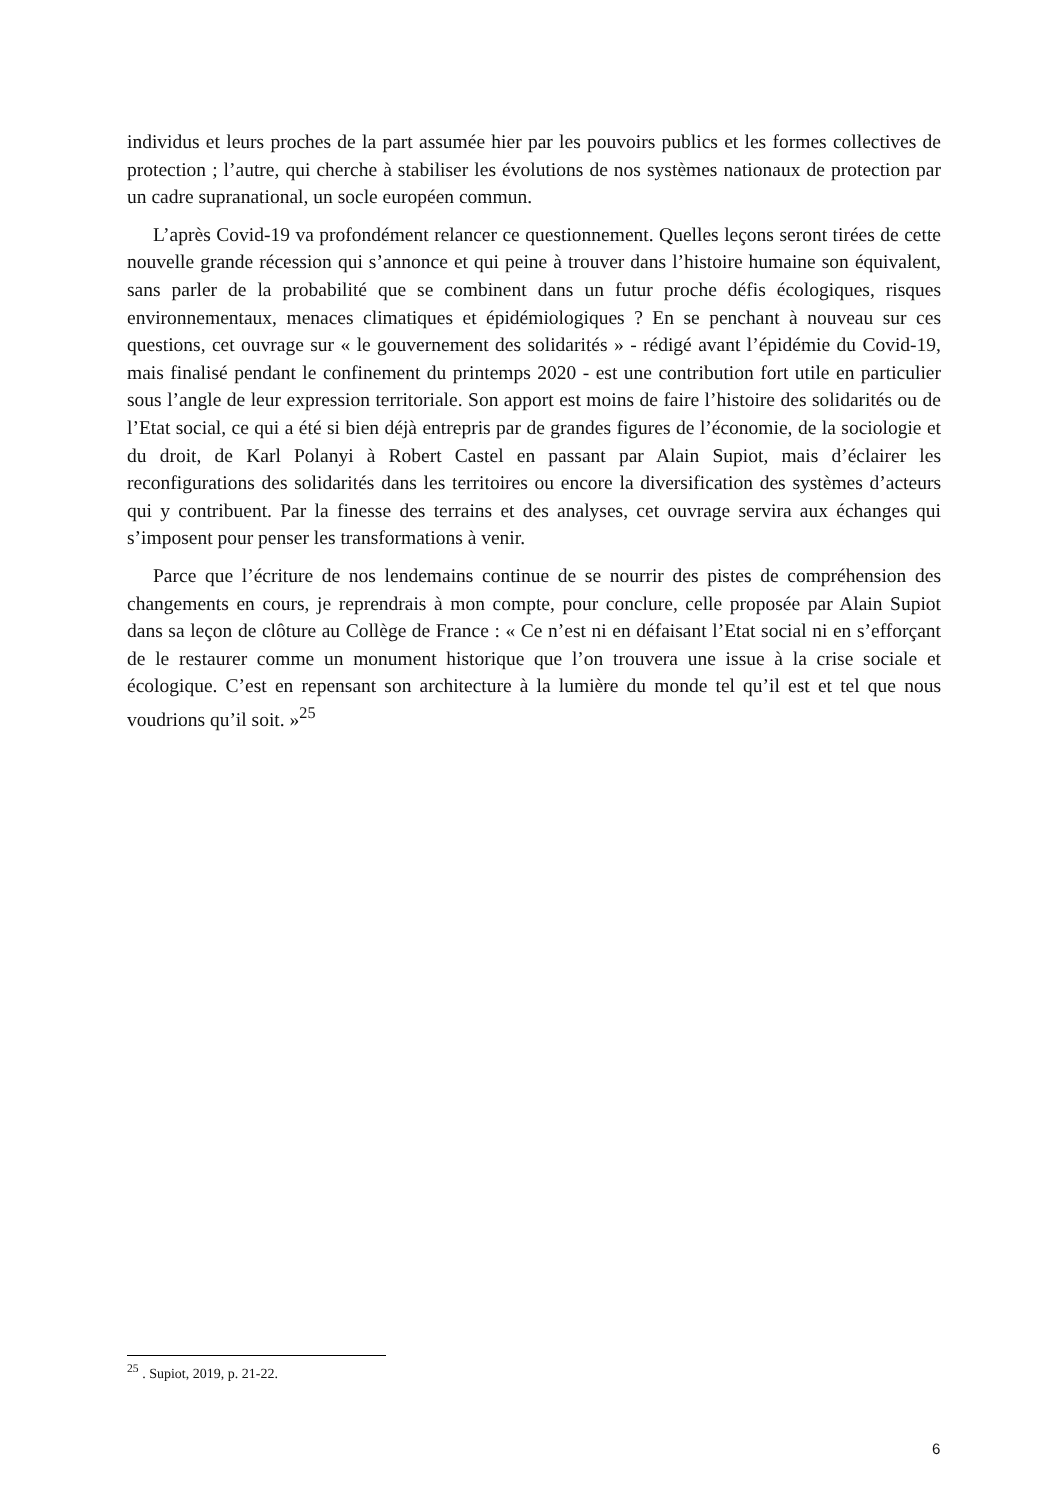individus et leurs proches de la part assumée hier par les pouvoirs publics et les formes collectives de protection ; l’autre, qui cherche à stabiliser les évolutions de nos systèmes nationaux de protection par un cadre supranational, un socle européen commun.
L’après Covid-19 va profondément relancer ce questionnement. Quelles leçons seront tirées de cette nouvelle grande récession qui s’annonce et qui peine à trouver dans l’histoire humaine son équivalent, sans parler de la probabilité que se combinent dans un futur proche défis écologiques, risques environnementaux, menaces climatiques et épidémiologiques ? En se penchant à nouveau sur ces questions, cet ouvrage sur « le gouvernement des solidarités » - rédigé avant l’épidémie du Covid-19, mais finalisé pendant le confinement du printemps 2020 - est une contribution fort utile en particulier sous l’angle de leur expression territoriale. Son apport est moins de faire l’histoire des solidarités ou de l’Etat social, ce qui a été si bien déjà entrepris par de grandes figures de l’économie, de la sociologie et du droit, de Karl Polanyi à Robert Castel en passant par Alain Supiot, mais d’éclairer les reconfigurations des solidarités dans les territoires ou encore la diversification des systèmes d’acteurs qui y contribuent. Par la finesse des terrains et des analyses, cet ouvrage servira aux échanges qui s’imposent pour penser les transformations à venir.
Parce que l’écriture de nos lendemains continue de se nourrir des pistes de compréhension des changements en cours, je reprendrais à mon compte, pour conclure, celle proposée par Alain Supiot dans sa leçon de clôture au Collège de France : « Ce n’est ni en défaisant l’Etat social ni en s’efforçant de le restaurer comme un monument historique que l’on trouvera une issue à la crise sociale et écologique. C’est en repensant son architecture à la lumière du monde tel qu’il est et tel que nous voudrions qu’il soit. »<sup>25</sup>
<sup>25</sup> . Supiot, 2019, p. 21-22.
6